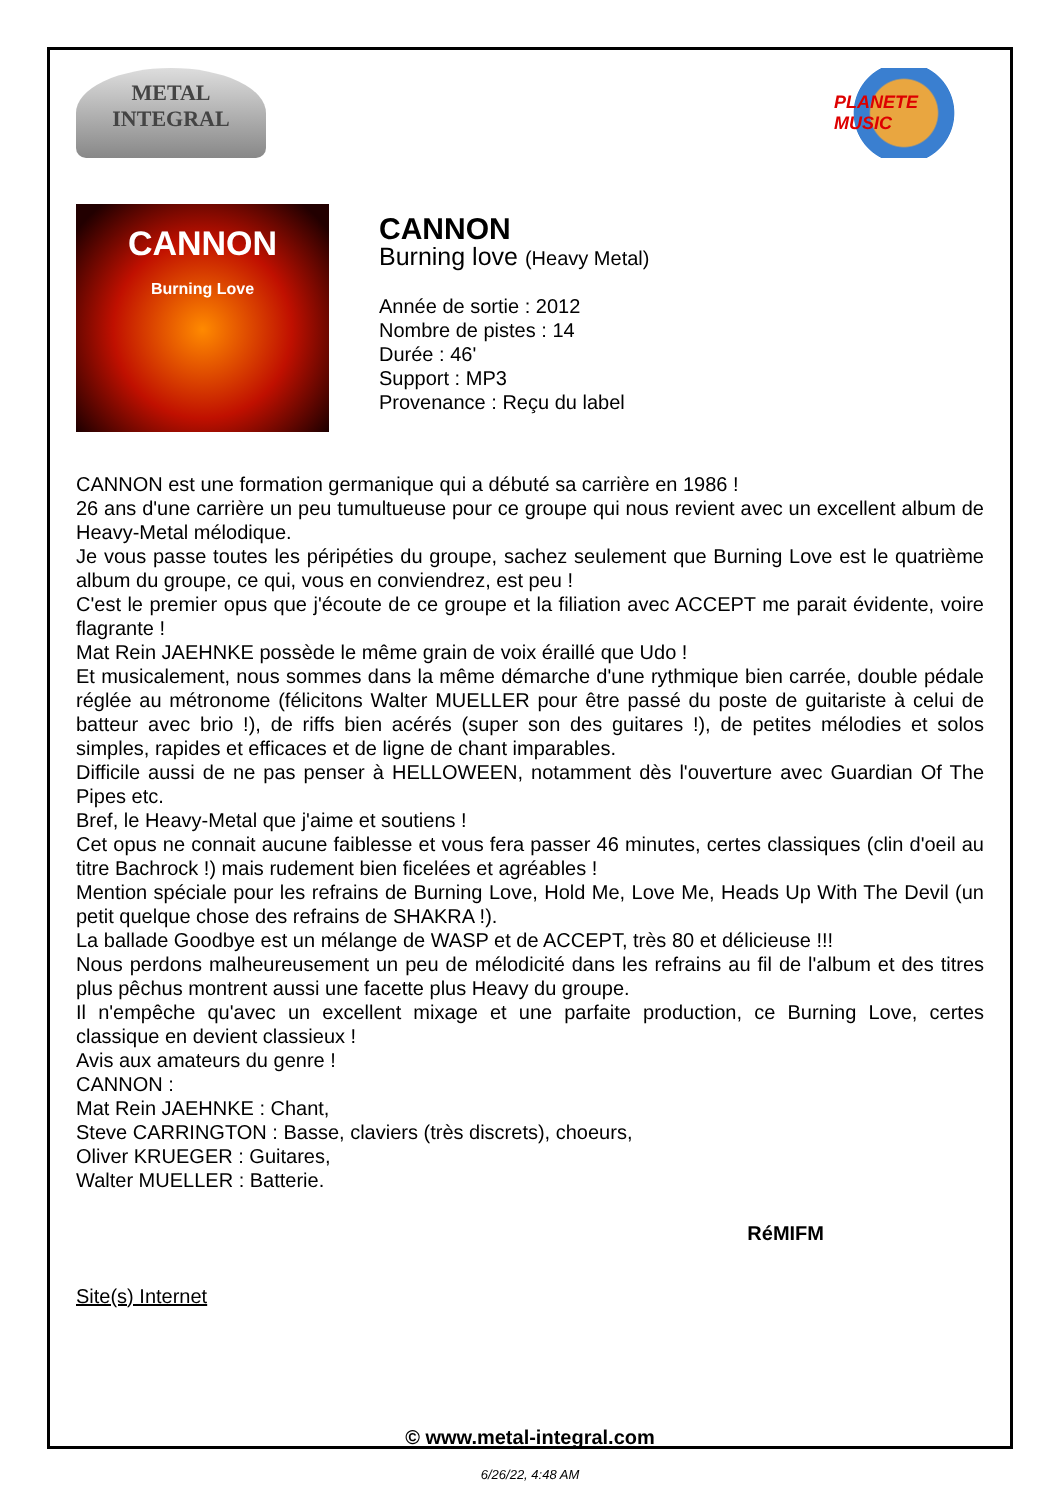METAL
INTEGRAL
PLANETE MUSIC
CANNON
Burning Love
CANNON
Burning love (Heavy Metal)
Année de sortie : 2012
Nombre de pistes : 14
Durée : 46'
Support : MP3
Provenance : Reçu du label
CANNON est une formation germanique qui a débuté sa carrière en 1986 !
26 ans d'une carrière un peu tumultueuse pour ce groupe qui nous revient avec un excellent album de Heavy-Metal mélodique.
Je vous passe toutes les péripéties du groupe, sachez seulement que Burning Love est le quatrième album du groupe, ce qui, vous en conviendrez, est peu !
C'est le premier opus que j'écoute de ce groupe et la filiation avec ACCEPT me parait évidente, voire flagrante !
Mat Rein JAEHNKE possède le même grain de voix éraillé que Udo !
Et musicalement, nous sommes dans la même démarche d'une rythmique bien carrée, double pédale réglée au métronome (félicitons Walter MUELLER pour être passé du poste de guitariste à celui de batteur avec brio !), de riffs bien acérés (super son des guitares !), de petites mélodies et solos simples, rapides et efficaces et de ligne de chant imparables.
Difficile aussi de ne pas penser à HELLOWEEN, notamment dès l'ouverture avec Guardian Of The Pipes etc.
Bref, le Heavy-Metal que j'aime et soutiens !
Cet opus ne connait aucune faiblesse et vous fera passer 46 minutes, certes classiques (clin d'oeil au titre Bachrock !) mais rudement bien ficelées et agréables !
Mention spéciale pour les refrains de Burning Love, Hold Me, Love Me, Heads Up With The Devil (un petit quelque chose des refrains de SHAKRA !).
La ballade Goodbye est un mélange de WASP et de ACCEPT, très 80 et délicieuse !!!
Nous perdons malheureusement un peu de mélodicité dans les refrains au fil de l'album et des titres plus pêchus montrent aussi une facette plus Heavy du groupe.
Il n'empêche qu'avec un excellent mixage et une parfaite production, ce Burning Love, certes classique en devient classieux !
Avis aux amateurs du genre !
CANNON :
Mat Rein JAEHNKE : Chant,
Steve CARRINGTON : Basse, claviers (très discrets), choeurs,
Oliver KRUEGER : Guitares,
Walter MUELLER : Batterie.
RéMIFM
Site(s) Internet
© www.metal-integral.com
6/26/22, 4:48 AM